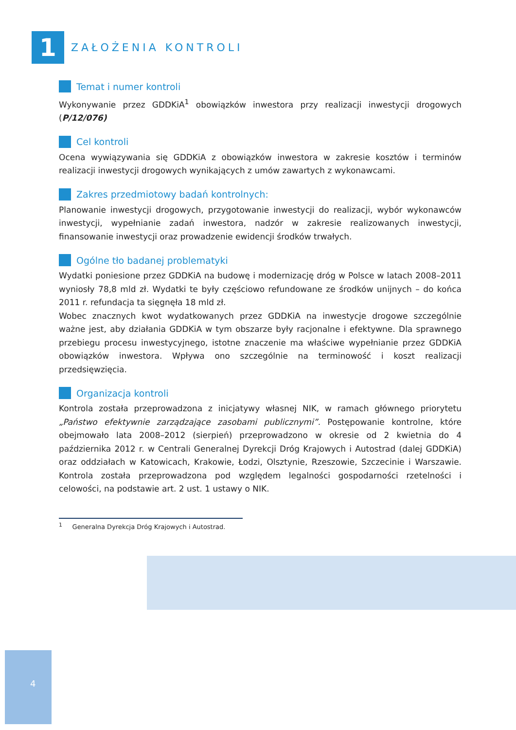1
ZAŁOŻENIA KONTROLI
Temat i numer kontroli
Wykonywanie przez GDDKiA<sup>1</sup> obowiązków inwestora przy realizacji inwestycji drogowych (P/12/076)
Cel kontroli
Ocena wywiązywania się GDDKiA z obowiązków inwestora w zakresie kosztów i terminów realizacji inwestycji drogowych wynikających z umów zawartych z wykonawcami.
Zakres przedmiotowy badań kontrolnych:
Planowanie inwestycji drogowych, przygotowanie inwestycji do realizacji, wybór wykonawców inwestycji, wypełnianie zadań inwestora, nadzór w zakresie realizowanych inwestycji, finansowanie inwestycji oraz prowadzenie ewidencji środków trwałych.
Ogólne tło badanej problematyki
Wydatki poniesione przez GDDKiA na budowę i modernizację dróg w Polsce w latach 2008–2011 wyniosły 78,8 mld zł. Wydatki te były częściowo refundowane ze środków unijnych – do końca 2011 r. refundacja ta sięgnęła 18 mld zł.
Wobec znacznych kwot wydatkowanych przez GDDKiA na inwestycje drogowe szczególnie ważne jest, aby działania GDDKiA w tym obszarze były racjonalne i efektywne. Dla sprawnego przebiegu procesu inwestycyjnego, istotne znaczenie ma właściwe wypełnianie przez GDDKiA obowiązków inwestora. Wpływa ono szczególnie na terminowość i koszt realizacji przedsięwzięcia.
Organizacja kontroli
Kontrola została przeprowadzona z inicjatywy własnej NIK, w ramach głównego priorytetu „Państwo efektywnie zarządzające zasobami publicznymi”. Postępowanie kontrolne, które obejmowało lata 2008–2012 (sierpień) przeprowadzono w okresie od 2 kwietnia do 4 października 2012 r. w Centrali Generalnej Dyrekcji Dróg Krajowych i Autostrad (dalej GDDKiA) oraz oddziałach w Katowicach, Krakowie, Łodzi, Olsztynie, Rzeszowie, Szczecinie i Warszawie. Kontrola została przeprowadzona pod względem legalności gospodarności rzetelności i celowości, na podstawie art. 2 ust. 1 ustawy o NIK.
<sup>1</sup> Generalna Dyrekcja Dróg Krajowych i Autostrad.
4